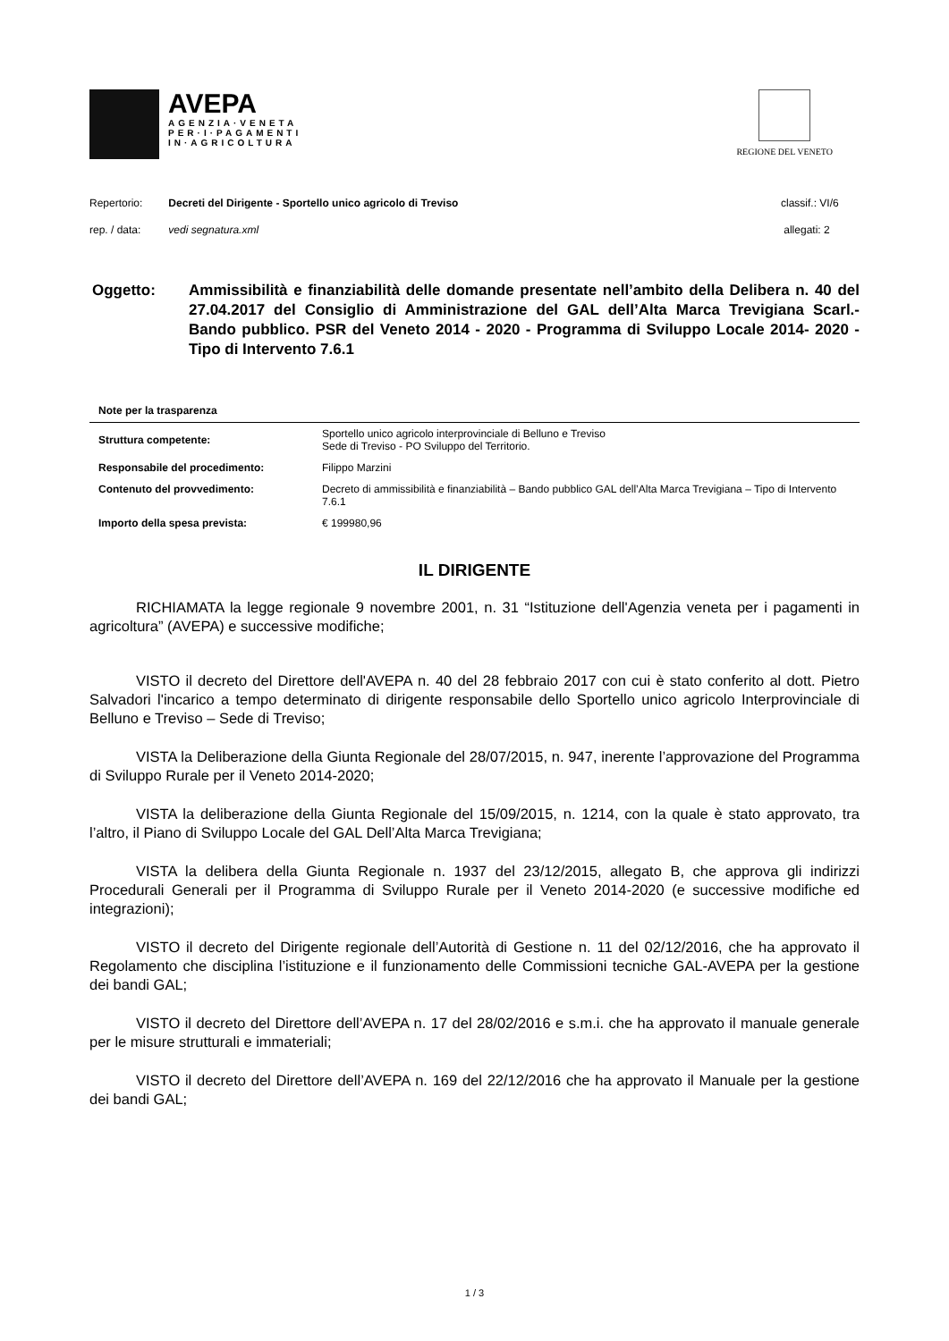AVEPA
AGENZIA·VENETA
PER·I·PAGAMENTI
IN·AGRICOLTURA
REGIONE DEL VENETO
Repertorio: Decreti del Dirigente - Sportello unico agricolo di Treviso
classif.: VI/6
rep. / data: vedi segnatura.xml
allegati: 2
Oggetto: Ammissibilità e finanziabilità delle domande presentate nell’ambito della Delibera n. 40 del 27.04.2017 del Consiglio di Amministrazione del GAL dell’Alta Marca Trevigiana Scarl.- Bando pubblico. PSR del Veneto 2014 - 2020 - Programma di Sviluppo Locale 2014- 2020 - Tipo di Intervento 7.6.1
Note per la trasparenza
| Struttura competente: | Sportello unico agricolo interprovinciale di Belluno e Treviso Sede di Treviso - PO Sviluppo del Territorio. |
| Responsabile del procedimento: | Filippo Marzini |
| Contenuto del provvedimento: | Decreto di ammissibilità e finanziabilità – Bando pubblico GAL dell’Alta Marca Trevigiana – Tipo di Intervento 7.6.1 |
| Importo della spesa prevista: | € 199980,96 |
IL DIRIGENTE
RICHIAMATA la legge regionale 9 novembre 2001, n. 31 “Istituzione dell'Agenzia veneta per i pagamenti in agricoltura” (AVEPA) e successive modifiche;
VISTO il decreto del Direttore dell'AVEPA n. 40 del 28 febbraio 2017 con cui è stato conferito al dott. Pietro Salvadori l'incarico a tempo determinato di dirigente responsabile dello Sportello unico agricolo Interprovinciale di Belluno e Treviso – Sede di Treviso;
VISTA la Deliberazione della Giunta Regionale del 28/07/2015, n. 947, inerente l’approvazione del Programma di Sviluppo Rurale per il Veneto 2014-2020;
VISTA la deliberazione della Giunta Regionale del 15/09/2015, n. 1214, con la quale è stato approvato, tra l’altro, il Piano di Sviluppo Locale del GAL Dell’Alta Marca Trevigiana;
VISTA la delibera della Giunta Regionale n. 1937 del 23/12/2015, allegato B, che approva gli indirizzi Procedurali Generali per il Programma di Sviluppo Rurale per il Veneto 2014-2020 (e successive modifiche ed integrazioni);
VISTO il decreto del Dirigente regionale dell’Autorità di Gestione n. 11 del 02/12/2016, che ha approvato il Regolamento che disciplina l’istituzione e il funzionamento delle Commissioni tecniche GAL-AVEPA per la gestione dei bandi GAL;
VISTO il decreto del Direttore dell’AVEPA n. 17 del 28/02/2016 e s.m.i. che ha approvato il manuale generale per le misure strutturali e immateriali;
VISTO il decreto del Direttore dell’AVEPA n. 169 del 22/12/2016 che ha approvato il Manuale per la gestione dei bandi GAL;
1 / 3